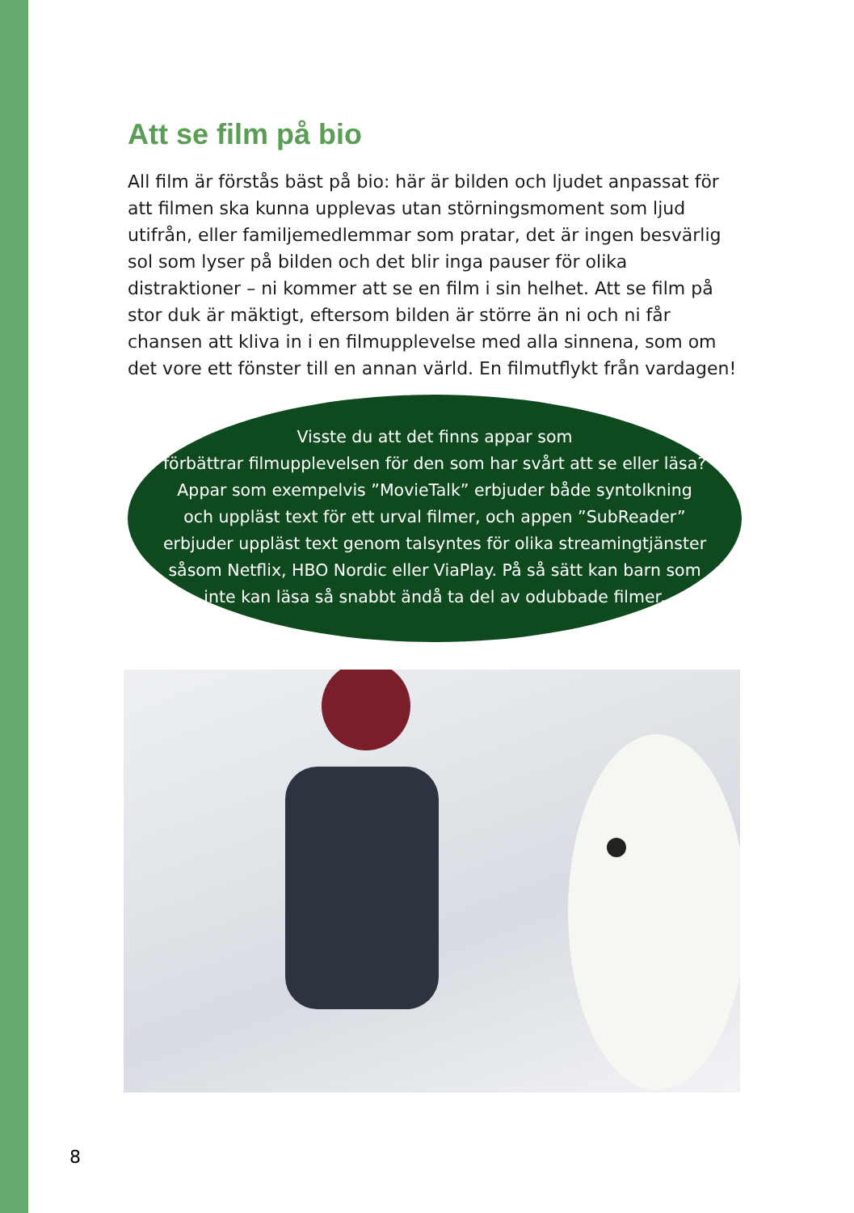Att se film på bio
All film är förstås bäst på bio: här är bilden och ljudet anpassat för att filmen ska kunna upplevas utan störningsmoment som ljud utifrån, eller familjemedlemmar som pratar, det är ingen besvärlig sol som lyser på bilden och det blir inga pauser för olika distraktioner – ni kommer att se en film i sin helhet. Att se film på stor duk är mäktigt, eftersom bilden är större än ni och ni får chansen att kliva in i en filmupplevelse med alla sinnena, som om det vore ett fönster till en annan värld. En filmutflykt från vardagen!
Visste du att det finns appar som
förbättrar filmupplevelsen för den som har svårt att se eller läsa? Appar som exempelvis ”MovieTalk” erbjuder både syntolkning och uppläst text för ett urval filmer, och appen ”SubReader” erbjuder uppläst text genom talsyntes för olika streamingtjänster såsom Netflix, HBO Nordic eller ViaPlay. På så sätt kan barn som inte kan läsa så snabbt ändå ta del av odubbade filmer.
8